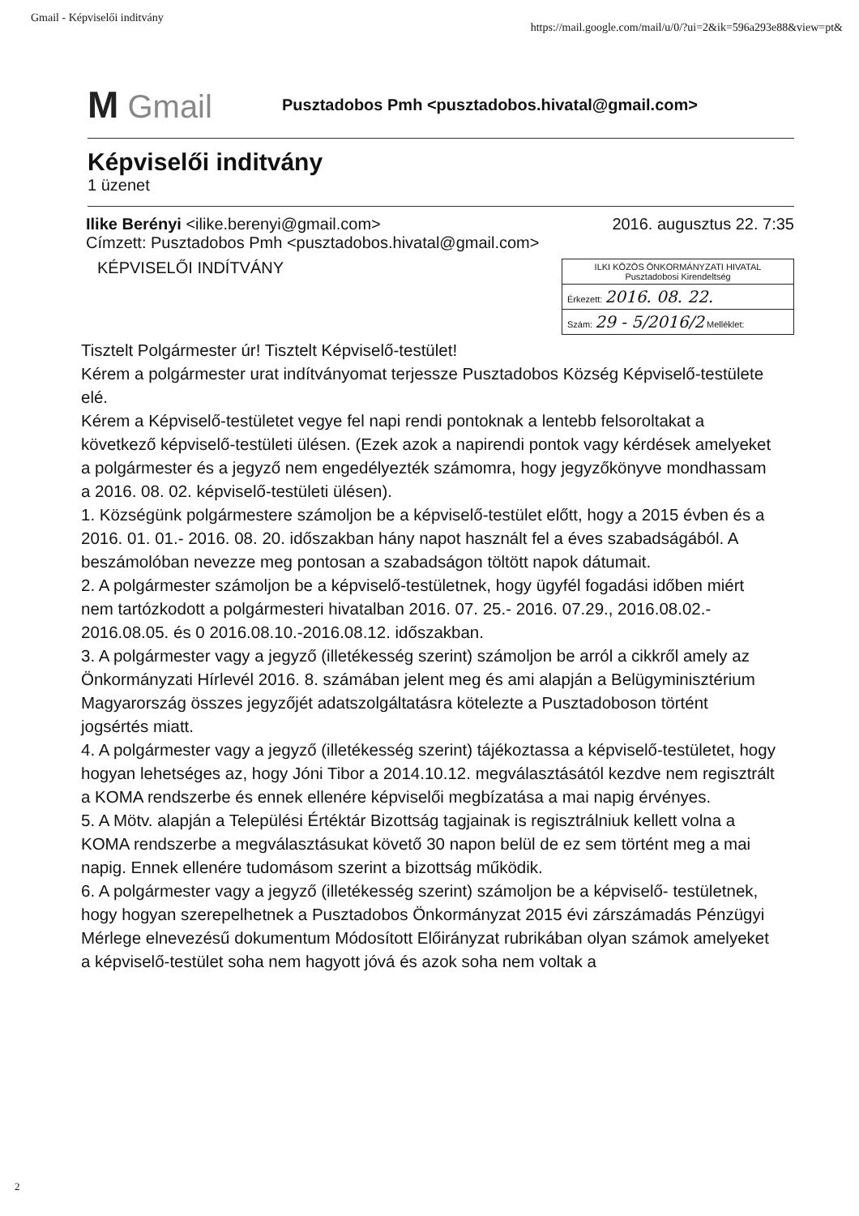Gmail - Képviselői inditvány https://mail.google.com/mail/u/0/?ui=2&ik=596a293e88&view=pt&
M Gmail
Pusztadobos Pmh <pusztadobos.hivatal@gmail.com>
Képviselői inditvány
1 üzenet
Ilike Berényi <ilike.berenyi@gmail.com> 2016. augusztus 22. 7:35
Címzett: Pusztadobos Pmh <pusztadobos.hivatal@gmail.com>
KÉPVISELŐI INDÍTVÁNY
ILKI KÖZÖS ÖNKORMÁNYZATI HIVATAL
Pusztadobosi Kirendeltség
Érkezett: 2016. 08. 22.
Szám: 29 - 5/2016/2 Melléklet:
Tisztelt Polgármester úr! Tisztelt Képviselő-testület!
Kérem a polgármester urat indítványomat terjessze Pusztadobos Község Képviselő-testülete elé.
Kérem a Képviselő-testületet vegye fel napi rendi pontoknak a lentebb felsoroltakat a következő képviselő-testületi ülésen. (Ezek azok a napirendi pontok vagy kérdések amelyeket a polgármester és a jegyző nem engedélyezték számomra, hogy jegyzőkönyve mondhassam a 2016. 08. 02. képviselő-testületi ülésen).
1. Községünk polgármestere számoljon be a képviselő-testület előtt, hogy a 2015 évben és a 2016. 01. 01.- 2016. 08. 20. időszakban hány napot használt fel a éves szabadságából. A beszámolóban nevezze meg pontosan a szabadságon töltött napok dátumait.
2. A polgármester számoljon be a képviselő-testületnek, hogy ügyfél fogadási időben miért nem tartózkodott a polgármesteri hivatalban 2016. 07. 25.- 2016. 07.29., 2016.08.02.- 2016.08.05. és 0 2016.08.10.-2016.08.12. időszakban.
3. A polgármester vagy a jegyző (illetékesség szerint) számoljon be arról a cikkről amely az Önkormányzati Hírlevél 2016. 8. számában jelent meg és ami alapján a Belügyminisztérium Magyarország összes jegyzőjét adatszolgáltatásra kötelezte a Pusztadoboson történt jogsértés miatt.
4. A polgármester vagy a jegyző (illetékesség szerint) tájékoztassa a képviselő-testületet, hogy hogyan lehetséges az, hogy Jóni Tibor a 2014.10.12. megválasztásától kezdve nem regisztrált a KOMA rendszerbe és ennek ellenére képviselői megbízatása a mai napig érvényes.
5. A Mötv. alapján a Települési Értéktár Bizottság tagjainak is regisztrálniuk kellett volna a KOMA rendszerbe a megválasztásukat követő 30 napon belül de ez sem történt meg a mai napig. Ennek ellenére tudomásom szerint a bizottság működik.
6. A polgármester vagy a jegyző (illetékesség szerint) számoljon be a képviselő- testületnek, hogy hogyan szerepelhetnek a Pusztadobos Önkormányzat 2015 évi zárszámadás Pénzügyi Mérlege elnevezésű dokumentum Módosított Előirányzat rubrikában olyan számok amelyeket a képviselő-testület soha nem hagyott jóvá és azok soha nem voltak a
2